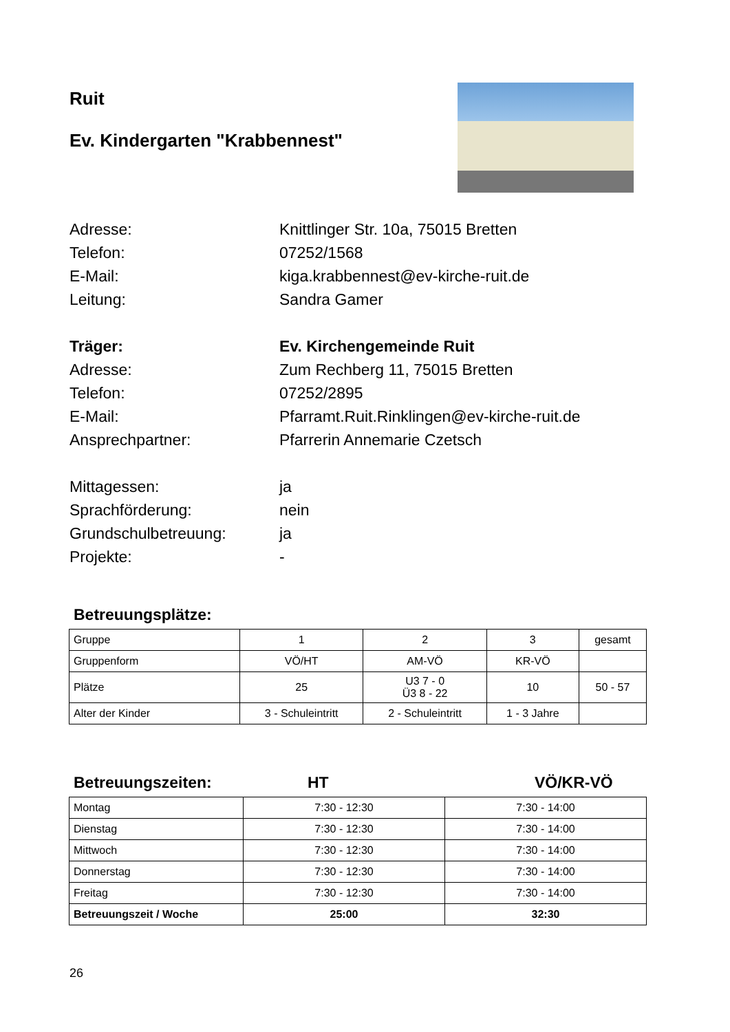Ruit
Ev. Kindergarten "Krabbennest"
Adresse: Knittlinger Str. 10a, 75015 Bretten
Telefon: 07252/1568
E-Mail: kiga.krabbennest@ev-kirche-ruit.de
Leitung: Sandra Gamer
Träger: Ev. Kirchengemeinde Ruit
Adresse: Zum Rechberg 11, 75015 Bretten
Telefon: 07252/2895
E-Mail: Pfarramt.Ruit.Rinklingen@ev-kirche-ruit.de
Ansprechpartner: Pfarrerin Annemarie Czetsch
Mittagessen: ja
Sprachförderung: nein
Grundschulbetreuung: ja
Projekte: -
Betreuungsplätze:
| Gruppe | 1 | 2 | 3 | gesamt |
| Gruppenform | VÖ/HT | AM-VÖ | KR-VÖ | |
| Plätze | 25 | U3 7 - 0 Ü3 8 - 22 | 10 | 50 - 57 |
| Alter der Kinder | 3 - Schuleintritt | 2 - Schuleintritt | 1 - 3 Jahre | |
Betreuungszeiten: HT VÖ/KR-VÖ
| Montag | 7:30 - 12:30 | 7:30 - 14:00 |
| Dienstag | 7:30 - 12:30 | 7:30 - 14:00 |
| Mittwoch | 7:30 - 12:30 | 7:30 - 14:00 |
| Donnerstag | 7:30 - 12:30 | 7:30 - 14:00 |
| Freitag | 7:30 - 12:30 | 7:30 - 14:00 |
| Betreuungszeit / Woche | 25:00 | 32:30 |
26